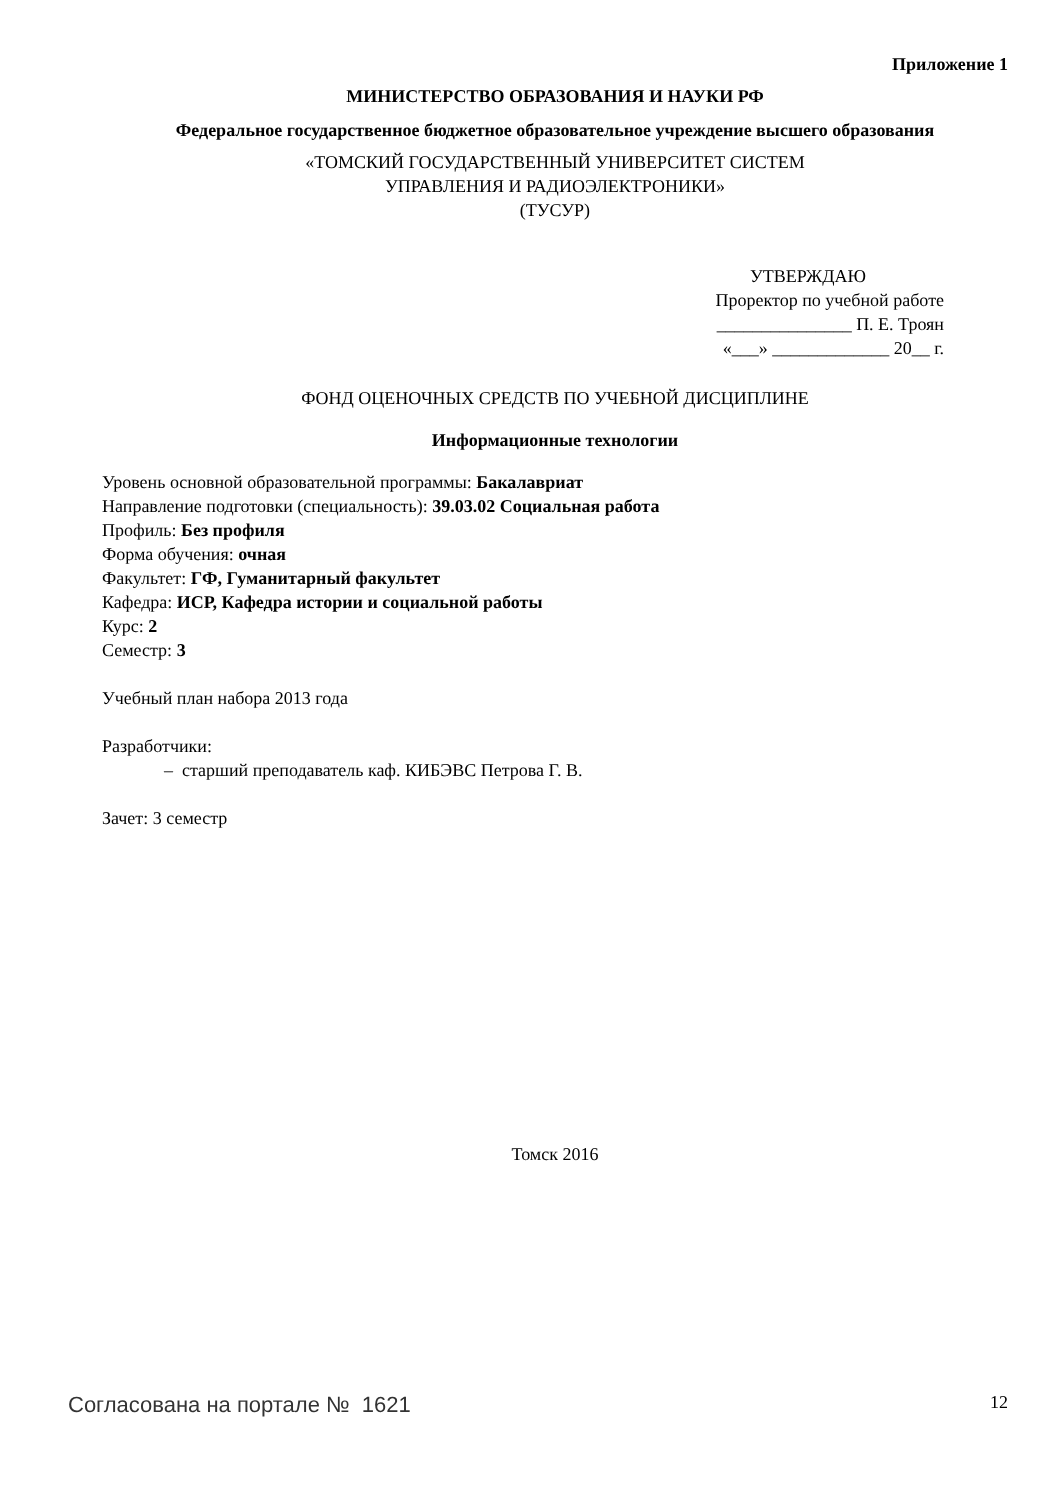Приложение 1
МИНИСТЕРСТВО ОБРАЗОВАНИЯ И НАУКИ РФ
Федеральное государственное бюджетное образовательное учреждение высшего образования
«ТОМСКИЙ ГОСУДАРСТВЕННЫЙ УНИВЕРСИТЕТ СИСТЕМ
УПРАВЛЕНИЯ И РАДИОЭЛЕКТРОНИКИ»
(ТУСУР)
УТВЕРЖДАЮ
Проректор по учебной работе
_______________ П. Е. Троян
«___» _____________ 20__ г.
ФОНД ОЦЕНОЧНЫХ СРЕДСТВ ПО УЧЕБНОЙ ДИСЦИПЛИНЕ
Информационные технологии
Уровень основной образовательной программы: Бакалавриат
Направление подготовки (специальность): 39.03.02 Социальная работа
Профиль: Без профиля
Форма обучения: очная
Факультет: ГФ, Гуманитарный факультет
Кафедра: ИСР, Кафедра истории и социальной работы
Курс: 2
Семестр: 3
Учебный план набора 2013 года
Разработчики:
– старший преподаватель каф. КИБЭВС Петрова Г. В.
Зачет: 3 семестр
Томск 2016
Согласована на портале № 1621 12